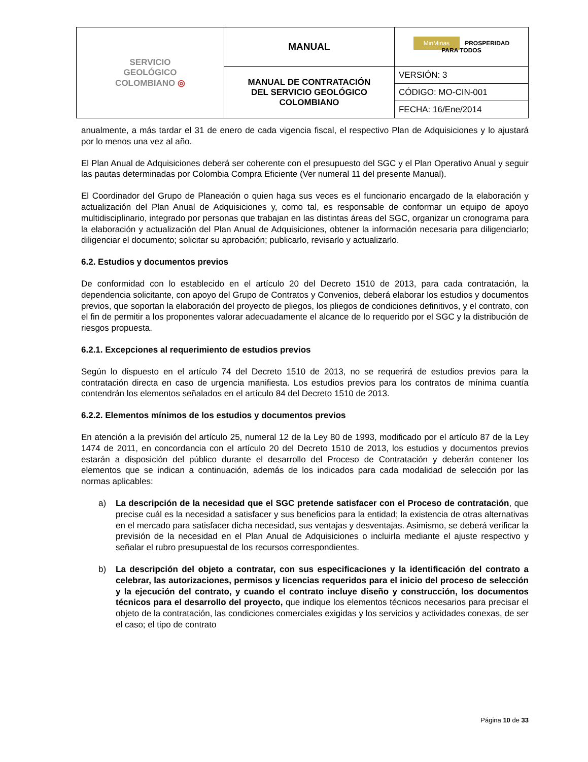| SERVICIO GEOLÓGICO COLOMBIANO ◎ | MANUAL | MinMinas PROSPERIDAD PARA TODOS |
| | MANUAL DE CONTRATACIÓN DEL SERVICIO GEOLÓGICO COLOMBIANO | VERSIÓN: 3 |
| | | CÓDIGO: MO-CIN-001 |
| | | FECHA: 16/Ene/2014 |
anualmente, a más tardar el 31 de enero de cada vigencia fiscal, el respectivo Plan de Adquisiciones y lo ajustará por lo menos una vez al año.
El Plan Anual de Adquisiciones deberá ser coherente con el presupuesto del SGC y el Plan Operativo Anual y seguir las pautas determinadas por Colombia Compra Eficiente (Ver numeral 11 del presente Manual).
El Coordinador del Grupo de Planeación o quien haga sus veces es el funcionario encargado de la elaboración y actualización del Plan Anual de Adquisiciones y, como tal, es responsable de conformar un equipo de apoyo multidisciplinario, integrado por personas que trabajan en las distintas áreas del SGC, organizar un cronograma para la elaboración y actualización del Plan Anual de Adquisiciones, obtener la información necesaria para diligenciarlo; diligenciar el documento; solicitar su aprobación; publicarlo, revisarlo y actualizarlo.
6.2. Estudios y documentos previos
De conformidad con lo establecido en el artículo 20 del Decreto 1510 de 2013, para cada contratación, la dependencia solicitante, con apoyo del Grupo de Contratos y Convenios, deberá elaborar los estudios y documentos previos, que soportan la elaboración del proyecto de pliegos, los pliegos de condiciones definitivos, y el contrato, con el fin de permitir a los proponentes valorar adecuadamente el alcance de lo requerido por el SGC y la distribución de riesgos propuesta.
6.2.1. Excepciones al requerimiento de estudios previos
Según lo dispuesto en el artículo 74 del Decreto 1510 de 2013, no se requerirá de estudios previos para la contratación directa en caso de urgencia manifiesta. Los estudios previos para los contratos de mínima cuantía contendrán los elementos señalados en el artículo 84 del Decreto 1510 de 2013.
6.2.2. Elementos mínimos de los estudios y documentos previos
En atención a la previsión del artículo 25, numeral 12 de la Ley 80 de 1993, modificado por el artículo 87 de la Ley 1474 de 2011, en concordancia con el artículo 20 del Decreto 1510 de 2013, los estudios y documentos previos estarán a disposición del público durante el desarrollo del Proceso de Contratación y deberán contener los elementos que se indican a continuación, además de los indicados para cada modalidad de selección por las normas aplicables:
a) La descripción de la necesidad que el SGC pretende satisfacer con el Proceso de contratación, que precise cuál es la necesidad a satisfacer y sus beneficios para la entidad; la existencia de otras alternativas en el mercado para satisfacer dicha necesidad, sus ventajas y desventajas. Asimismo, se deberá verificar la previsión de la necesidad en el Plan Anual de Adquisiciones o incluirla mediante el ajuste respectivo y señalar el rubro presupuestal de los recursos correspondientes.
b) La descripción del objeto a contratar, con sus especificaciones y la identificación del contrato a celebrar, las autorizaciones, permisos y licencias requeridos para el inicio del proceso de selección y la ejecución del contrato, y cuando el contrato incluye diseño y construcción, los documentos técnicos para el desarrollo del proyecto, que indique los elementos técnicos necesarios para precisar el objeto de la contratación, las condiciones comerciales exigidas y los servicios y actividades conexas, de ser el caso; el tipo de contrato
Página 10 de 33